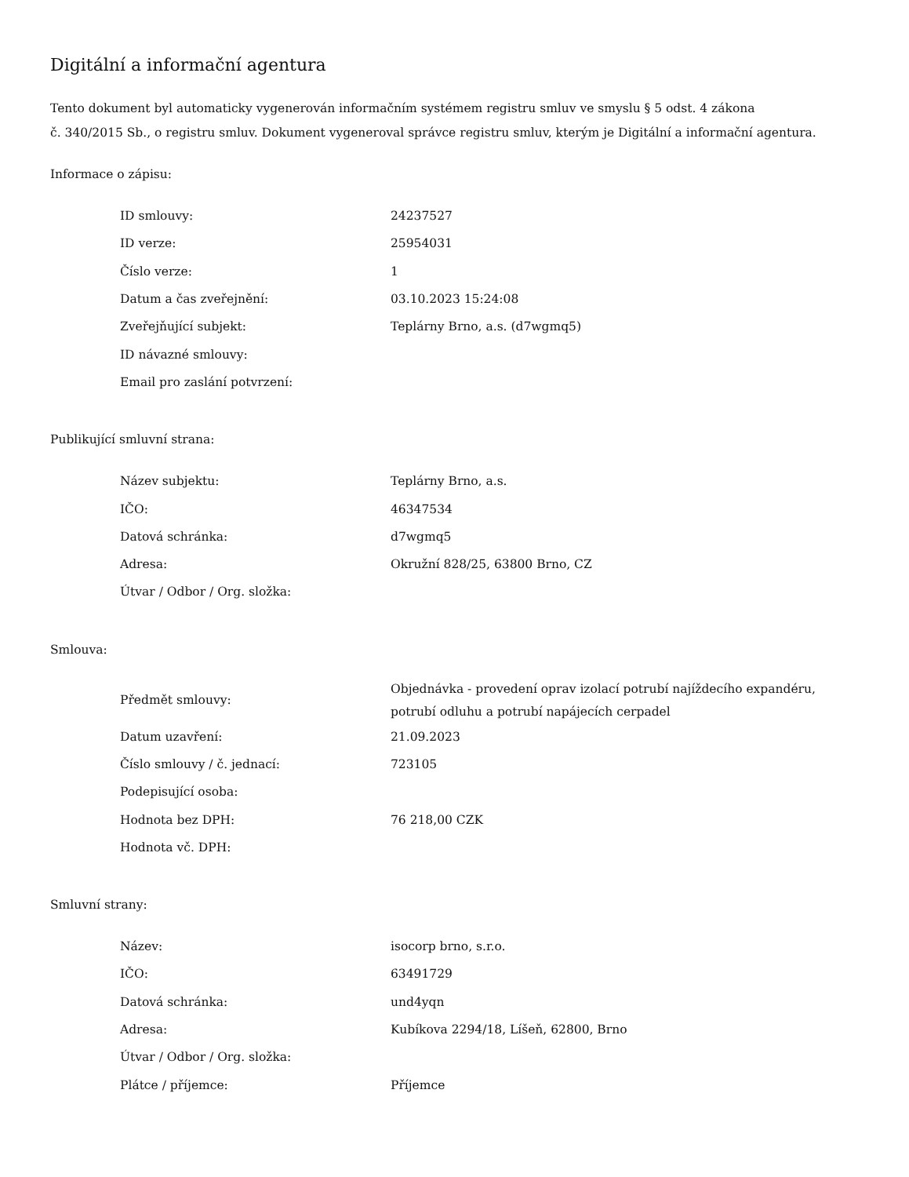Digitální a informační agentura
Tento dokument byl automaticky vygenerován informačním systémem registru smluv ve smyslu § 5 odst. 4 zákona
č. 340/2015 Sb., o registru smluv. Dokument vygeneroval správce registru smluv, kterým je Digitální a informační agentura.
Informace o zápisu:
| ID smlouvy: | 24237527 |
| ID verze: | 25954031 |
| Číslo verze: | 1 |
| Datum a čas zveřejnění: | 03.10.2023 15:24:08 |
| Zveřejňující subjekt: | Teplárny Brno, a.s. (d7wgmq5) |
| ID návazné smlouvy: | |
| Email pro zaslání potvrzení: | |
Publikující smluvní strana:
| Název subjektu: | Teplárny Brno, a.s. |
| IČO: | 46347534 |
| Datová schránka: | d7wgmq5 |
| Adresa: | Okružní 828/25, 63800 Brno, CZ |
| Útvar / Odbor / Org. složka: | |
Smlouva:
| Předmět smlouvy: | Objednávka - provedení oprav izolací potrubí najíždecího expandéru, potrubí odluhu a potrubí napájecích cerpadel |
| Datum uzavření: | 21.09.2023 |
| Číslo smlouvy / č. jednací: | 723105 |
| Podepisující osoba: | |
| Hodnota bez DPH: | 76 218,00 CZK |
| Hodnota vč. DPH: | |
Smluvní strany:
| Název: | isocorp brno, s.r.o. |
| IČO: | 63491729 |
| Datová schránka: | und4yqn |
| Adresa: | Kubíkova 2294/18, Líšeň, 62800, Brno |
| Útvar / Odbor / Org. složka: | |
| Plátce / příjemce: | Příjemce |